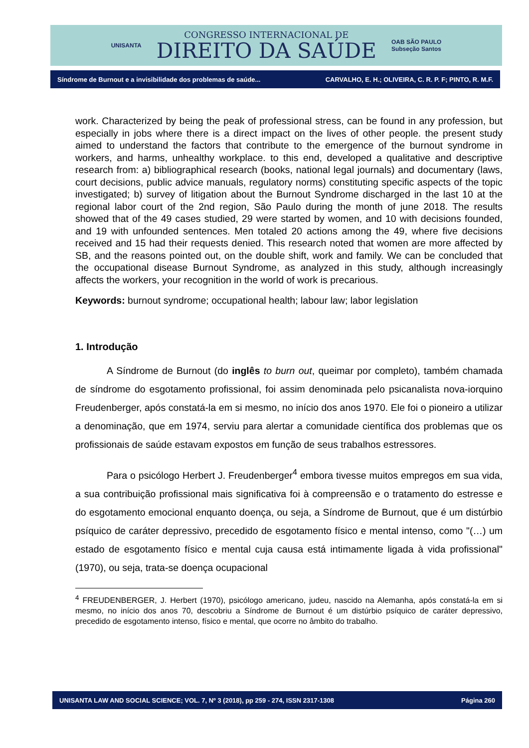UNISANTA
CONGRESSO INTERNACIONAL DE
DIREITO DA SAÚDE
OAB SÃO PAULO
Subseção Santos
Síndrome de Burnout e a invisibilidade dos problemas de saúde... CARVALHO, E. H.; OLIVEIRA, C. R. P. F; PINTO, R. M.F.
work. Characterized by being the peak of professional stress, can be found in any profession, but especially in jobs where there is a direct impact on the lives of other people. the present study aimed to understand the factors that contribute to the emergence of the burnout syndrome in workers, and harms, unhealthy workplace. to this end, developed a qualitative and descriptive research from: a) bibliographical research (books, national legal journals) and documentary (laws, court decisions, public advice manuals, regulatory norms) constituting specific aspects of the topic investigated; b) survey of litigation about the Burnout Syndrome discharged in the last 10 at the regional labor court of the 2nd region, São Paulo during the month of june 2018. The results showed that of the 49 cases studied, 29 were started by women, and 10 with decisions founded, and 19 with unfounded sentences. Men totaled 20 actions among the 49, where five decisions received and 15 had their requests denied. This research noted that women are more affected by SB, and the reasons pointed out, on the double shift, work and family. We can be concluded that the occupational disease Burnout Syndrome, as analyzed in this study, although increasingly affects the workers, your recognition in the world of work is precarious.
Keywords: burnout syndrome; occupational health; labour law; labor legislation
1. Introdução
A Síndrome de Burnout (do inglês to burn out, queimar por completo), também chamada de síndrome do esgotamento profissional, foi assim denominada pelo psicanalista nova-iorquino Freudenberger, após constatá-la em si mesmo, no início dos anos 1970. Ele foi o pioneiro a utilizar a denominação, que em 1974, serviu para alertar a comunidade científica dos problemas que os profissionais de saúde estavam expostos em função de seus trabalhos estressores.
Para o psicólogo Herbert J. Freudenberger<sup>4</sup> embora tivesse muitos empregos em sua vida, a sua contribuição profissional mais significativa foi à compreensão e o tratamento do estresse e do esgotamento emocional enquanto doença, ou seja, a Síndrome de Burnout, que é um distúrbio psíquico de caráter depressivo, precedido de esgotamento físico e mental intenso, como "(…) um estado de esgotamento físico e mental cuja causa está intimamente ligada à vida profissional" (1970), ou seja, trata-se doença ocupacional
<sup>4</sup> FREUDENBERGER, J. Herbert (1970), psicólogo americano, judeu, nascido na Alemanha, após constatá-la em si mesmo, no início dos anos 70, descobriu a Síndrome de Burnout é um distúrbio psíquico de caráter depressivo, precedido de esgotamento intenso, físico e mental, que ocorre no âmbito do trabalho.
UNISANTA LAW AND SOCIAL SCIENCE; VOL. 7, Nº 3 (2018), pp 259 - 274, ISSN 2317-1308 Página 260